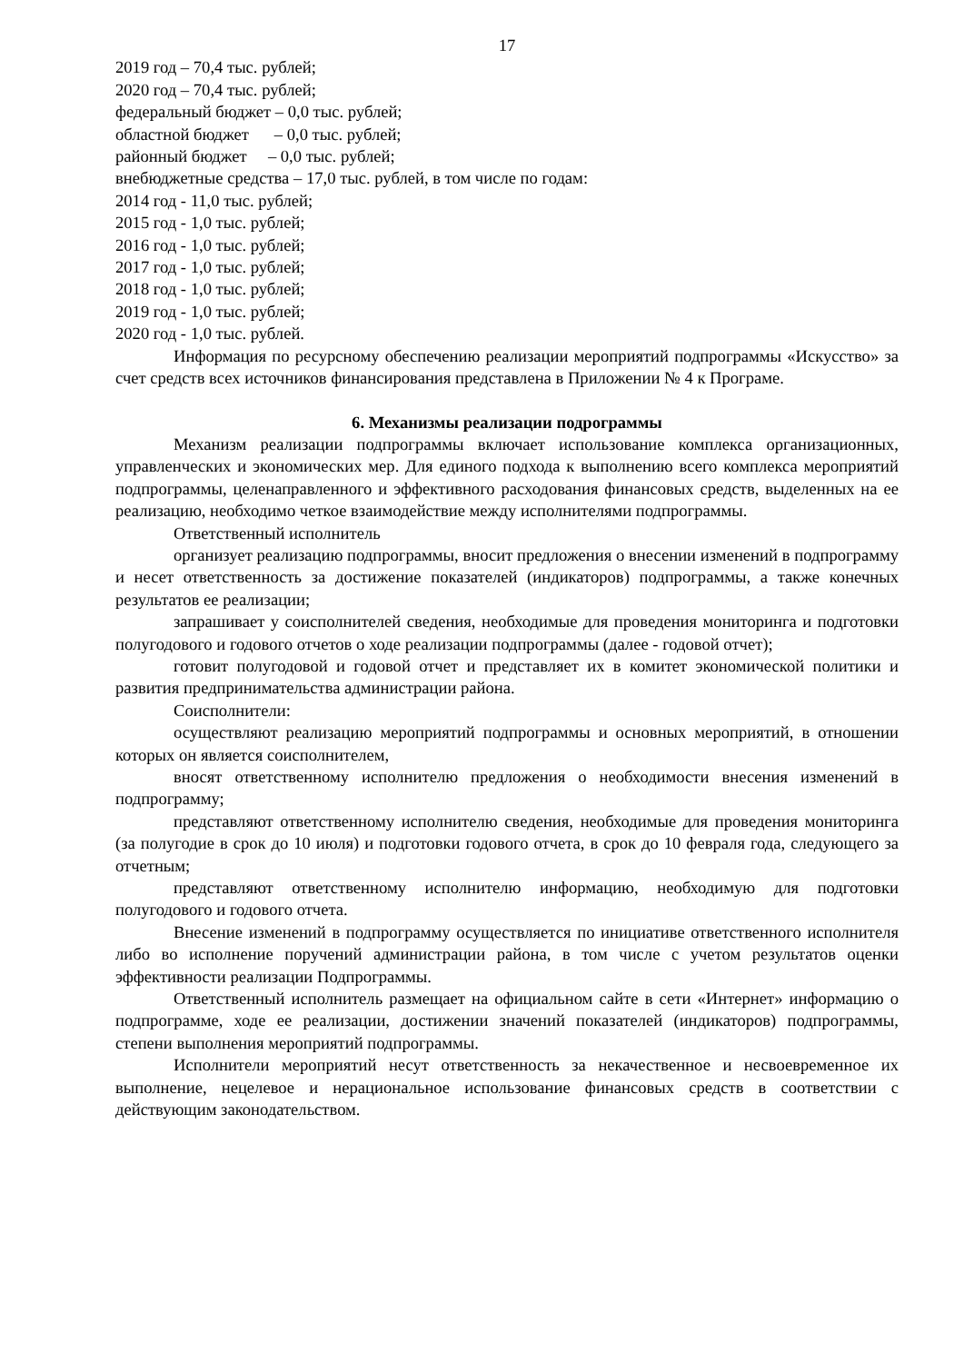17
2019 год – 70,4 тыс. рублей;
2020 год – 70,4 тыс. рублей;
федеральный бюджет – 0,0 тыс. рублей;
областной бюджет – 0,0 тыс. рублей;
районный бюджет – 0,0 тыс. рублей;
внебюджетные средства – 17,0 тыс. рублей, в том числе по годам:
2014 год - 11,0 тыс. рублей;
2015 год - 1,0 тыс. рублей;
2016 год - 1,0 тыс. рублей;
2017 год - 1,0 тыс. рублей;
2018 год - 1,0 тыс. рублей;
2019 год - 1,0 тыс. рублей;
2020 год - 1,0 тыс. рублей.
Информация по ресурсному обеспечению реализации мероприятий подпрограммы «Искусство» за счет средств всех источников финансирования представлена в Приложении № 4 к Програме.
6. Механизмы реализации подрограммы
Механизм реализации подпрограммы включает использование комплекса организационных, управленческих и экономических мер. Для единого подхода к выполнению всего комплекса мероприятий подпрограммы, целенаправленного и эффективного расходования финансовых средств, выделенных на ее реализацию, необходимо четкое взаимодействие между исполнителями подпрограммы.
Ответственный исполнитель
организует реализацию подпрограммы, вносит предложения о внесении изменений в подпрограмму и несет ответственность за достижение показателей (индикаторов) подпрограммы, а также конечных результатов ее реализации;
запрашивает у соисполнителей сведения, необходимые для проведения мониторинга и подготовки полугодового и годового отчетов о ходе реализации подпрограммы (далее - годовой отчет);
готовит полугодовой и годовой отчет и представляет их в комитет экономической политики и развития предпринимательства администрации района.
Соисполнители:
осуществляют реализацию мероприятий подпрограммы и основных мероприятий, в отношении которых он является соисполнителем,
вносят ответственному исполнителю предложения о необходимости внесения изменений в подпрограмму;
представляют ответственному исполнителю сведения, необходимые для проведения мониторинга (за полугодие в срок до 10 июля) и подготовки годового отчета, в срок до 10 февраля года, следующего за отчетным;
представляют ответственному исполнителю информацию, необходимую для подготовки полугодового и годового отчета.
Внесение изменений в подпрограмму осуществляется по инициативе ответственного исполнителя либо во исполнение поручений администрации района, в том числе с учетом результатов оценки эффективности реализации Подпрограммы.
Ответственный исполнитель размещает на официальном сайте в сети «Интернет» информацию о подпрограмме, ходе ее реализации, достижении значений показателей (индикаторов) подпрограммы, степени выполнения мероприятий подпрограммы.
Исполнители мероприятий несут ответственность за некачественное и несвоевременное их выполнение, нецелевое и нерациональное использование финансовых средств в соответствии с действующим законодательством.